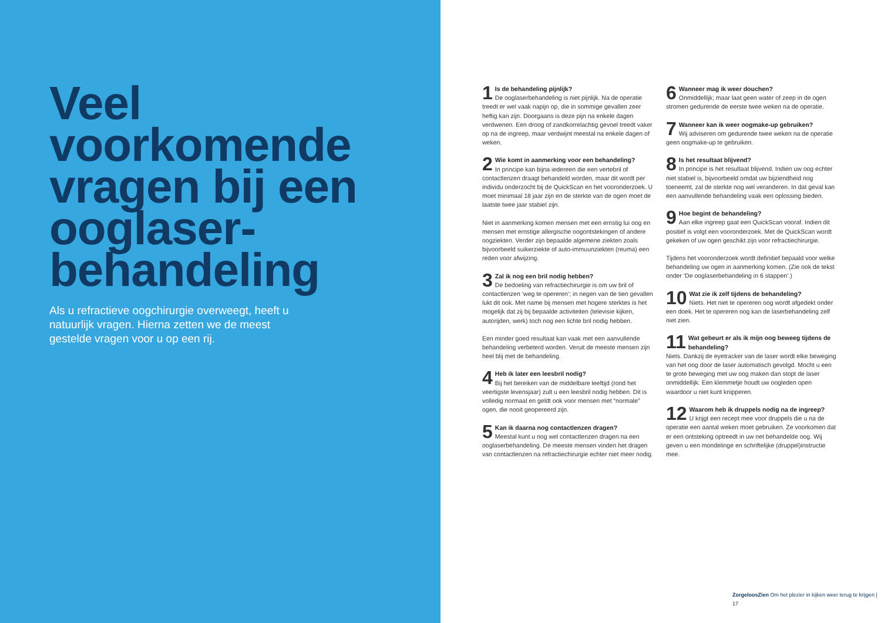Veel voorkomende vragen bij een ooglaser-behandeling
Als u refractieve oogchirurgie overweegt, heeft u natuurlijk vragen. Hierna zetten we de meest gestelde vragen voor u op een rij.
1 Is de behandeling pijnlijk?
De ooglaserbehandeling is niet pijnlijk. Na de operatie treedt er wel vaak napijn op, die in sommige gevallen zeer heftig kan zijn. Doorgaans is deze pijn na enkele dagen verdwenen. Een droog of zandkorrelachtig gevoel treedt vaker op na de ingreep, maar verdwijnt meestal na enkele dagen of weken.
2 Wie komt in aanmerking voor een behandeling?
In principe kan bijna iedereen die een vertebril of contactlenzen draagt behandeld worden, maar dit wordt per individu onderzocht bij de QuickScan en het vooronderzoek. U moet minimaal 18 jaar zijn en de sterkte van de ogen moet de laatste twee jaar stabiel zijn.
Niet in aanmerking komen mensen met een ernstig lui oog en mensen met ernstige allergische oogontstekingen of andere oogziekten. Verder zijn bepaalde algemene ziekten zoals bijvoorbeeld suikerziekte of auto-immuunziekten (reuma) een reden voor afwijzing.
3 Zal ik nog een bril nodig hebben?
De bedoeling van refractiechirurgie is om uw bril of contactlenzen ‘weg te opereren’; in negen van de tien gevallen lukt dit ook. Met name bij mensen met hogere sterktes is het mogelijk dat zij bij bepaalde activiteiten (televisie kijken, autorijden, werk) toch nog een lichte bril nodig hebben.
Een minder goed resultaat kan vaak met een aanvullende behandeling verbeterd worden. Veruit de meeste mensen zijn heel blij met de behandeling.
4 Heb ik later een leesbril nodig?
Bij het bereiken van de middelbare leeftijd (rond het veertigste levensjaar) zult u een leesbril nodig hebben. Dit is volledig normaal en geldt ook voor mensen met “normale” ogen, die nooit geopereerd zijn.
5 Kan ik daarna nog contactlenzen dragen?
Meestal kunt u nog wel contactlenzen dragen na een ooglaserbehandeling. De meeste mensen vinden het dragen van contactlenzen na refractiechirurgie echter niet meer nodig.
6 Wanneer mag ik weer douchen?
Onmiddellijk; maar laat geen water of zeep in de ogen stromen gedurende de eerste twee weken na de operatie.
7 Wanneer kan ik weer oogmake-up gebruiken?
Wij adviseren om gedurende twee weken na de operatie geen oogmake-up te gebruiken.
8 Is het resultaat blijvend?
In principe is het resultaat blijvend. Indien uw oog echter niet stabiel is, bijvoorbeeld omdat uw bijziendheid nog toeneemt, zal de sterkte nog wel veranderen. In dat geval kan een aanvullende behandeling vaak een oplossing bieden.
9 Hoe begint de behandeling?
Aan elke ingreep gaat een QuickScan vooraf. Indien dit positief is volgt een vooronderzoek. Met de QuickScan wordt gekeken of uw ogen geschikt zijn voor refractiechirurgie.
Tijdens het vooronderzoek wordt definitief bepaald voor welke behandeling uw ogen in aanmerking komen. (Zie ook de tekst onder ‘De ooglaserbehandeling in 6 stappen’.)
10 Wat zie ik zelf tijdens de behandeling?
Niets. Het niet te opereren oog wordt afgedekt onder een doek. Het te opereren oog kan de laserbehandeling zelf niet zien.
11 Wat gebeurt er als ik mijn oog beweeg tijdens de behandeling?
Niets. Dankzij de eyetracker van de laser wordt elke beweging van het oog door de laser automatisch gevolgd. Mocht u een te grote beweging met uw oog maken dan stopt de laser onmiddellijk. Een klemmetje houdt uw oogleden open waardoor u niet kunt knipperen.
12 Waarom heb ik druppels nodig na de ingreep?
U krijgt een recept mee voor druppels die u na de operatie een aantal weken moet gebruiken. Ze voorkomen dat er een ontsteking optreedt in uw net behandelde oog. Wij geven u een mondelinge en schriftelijke (druppel)instructie mee.
ZorgeloosZien Om het plezier in kijken weer terug te krijgen | 17